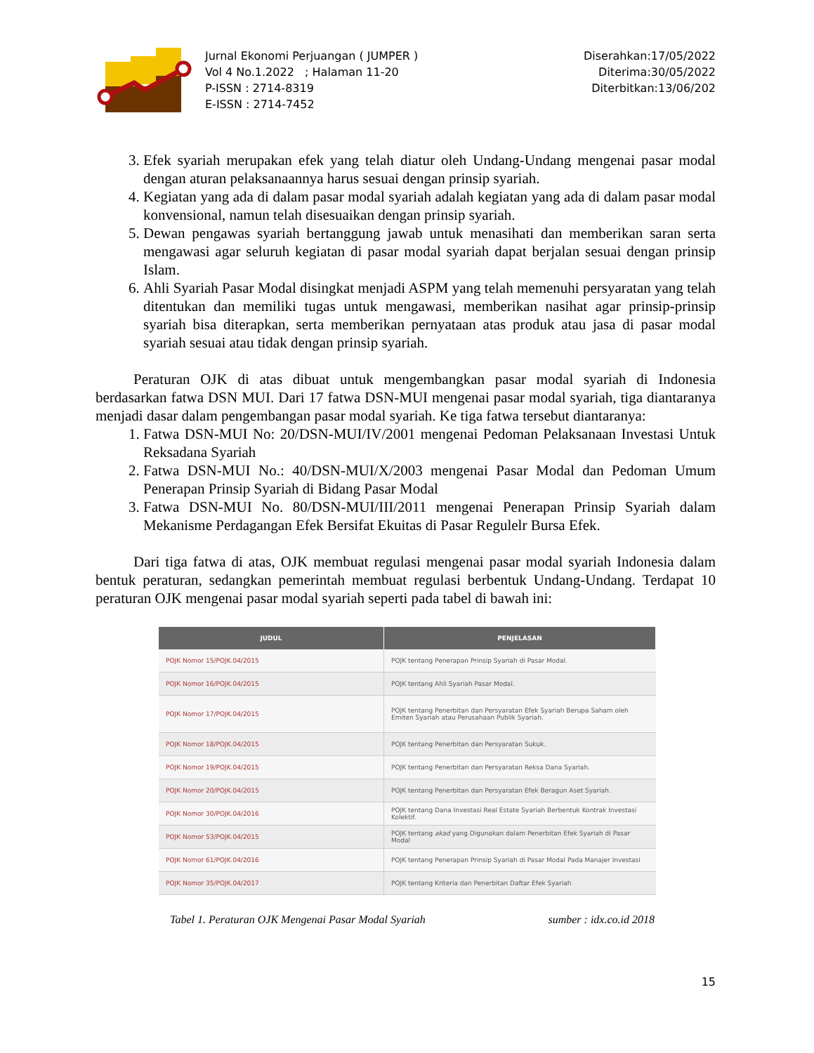Jurnal Ekonomi Perjuangan ( JUMPER )
Vol 4 No.1.2022 ; Halaman 11-20
P-ISSN : 2714-8319
E-ISSN : 2714-7452
Diserahkan:17/05/2022
Diterima:30/05/2022
Diterbitkan:13/06/202
3. Efek syariah merupakan efek yang telah diatur oleh Undang-Undang mengenai pasar modal dengan aturan pelaksanaannya harus sesuai dengan prinsip syariah.
4. Kegiatan yang ada di dalam pasar modal syariah adalah kegiatan yang ada di dalam pasar modal konvensional, namun telah disesuaikan dengan prinsip syariah.
5. Dewan pengawas syariah bertanggung jawab untuk menasihati dan memberikan saran serta mengawasi agar seluruh kegiatan di pasar modal syariah dapat berjalan sesuai dengan prinsip Islam.
6. Ahli Syariah Pasar Modal disingkat menjadi ASPM yang telah memenuhi persyaratan yang telah ditentukan dan memiliki tugas untuk mengawasi, memberikan nasihat agar prinsip-prinsip syariah bisa diterapkan, serta memberikan pernyataan atas produk atau jasa di pasar modal syariah sesuai atau tidak dengan prinsip syariah.
Peraturan OJK di atas dibuat untuk mengembangkan pasar modal syariah di Indonesia berdasarkan fatwa DSN MUI. Dari 17 fatwa DSN-MUI mengenai pasar modal syariah, tiga diantaranya menjadi dasar dalam pengembangan pasar modal syariah. Ke tiga fatwa tersebut diantaranya:
1. Fatwa DSN-MUI No: 20/DSN-MUI/IV/2001 mengenai Pedoman Pelaksanaan Investasi Untuk Reksadana Syariah
2. Fatwa DSN-MUI No.: 40/DSN-MUI/X/2003 mengenai Pasar Modal dan Pedoman Umum Penerapan Prinsip Syariah di Bidang Pasar Modal
3. Fatwa DSN-MUI No. 80/DSN-MUI/III/2011 mengenai Penerapan Prinsip Syariah dalam Mekanisme Perdagangan Efek Bersifat Ekuitas di Pasar Regulelr Bursa Efek.
Dari tiga fatwa di atas, OJK membuat regulasi mengenai pasar modal syariah Indonesia dalam bentuk peraturan, sedangkan pemerintah membuat regulasi berbentuk Undang-Undang. Terdapat 10 peraturan OJK mengenai pasar modal syariah seperti pada tabel di bawah ini:
| JUDUL | PENJELASAN |
| --- | --- |
| POJK Nomor 15/POJK.04/2015 | POJK tentang Penerapan Prinsip Syariah di Pasar Modal. |
| POJK Nomor 16/POJK.04/2015 | POJK tentang Ahli Syariah Pasar Modal. |
| POJK Nomor 17/POJK.04/2015 | POJK tentang Penerbitan dan Persyaratan Efek Syariah Berupa Saham oleh Emiten Syariah atau Perusahaan Publik Syariah. |
| POJK Nomor 18/POJK.04/2015 | POJK tentang Penerbitan dan Persyaratan Sukuk. |
| POJK Nomor 19/POJK.04/2015 | POJK tentang Penerbitan dan Persyaratan Reksa Dana Syariah. |
| POJK Nomor 20/POJK.04/2015 | POJK tentang Penerbitan dan Persyaratan Efek Beragun Aset Syariah. |
| POJK Nomor 30/POJK.04/2016 | POJK tentang Dana Investasi Real Estate Syariah Berbentuk Kontrak Investasi Kolektif. |
| POJK Nomor 53/POJK.04/2015 | POJK tentang akad yang Digunakan dalam Penerbitan Efek Syariah di Pasar Modal |
| POJK Nomor 61/POJK.04/2016 | POJK tentang Penerapan Prinsip Syariah di Pasar Modal Pada Manajer Investasi |
| POJK Nomor 35/POJK.04/2017 | POJK tentang Kriteria dan Penerbitan Daftar Efek Syariah |
Tabel 1. Peraturan OJK Mengenai Pasar Modal Syariah sumber : idx.co.id 2018
15